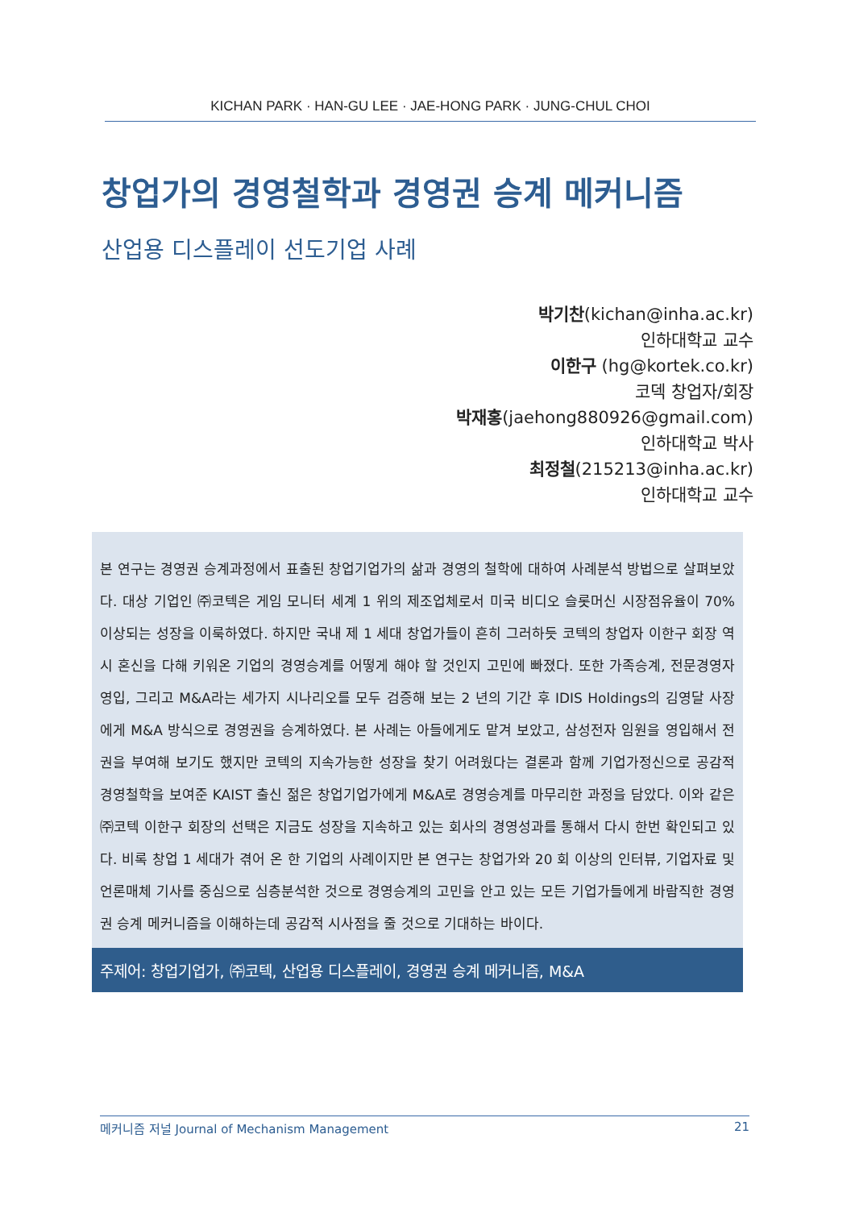KICHAN PARK · HAN-GU LEE · JAE-HONG PARK · JUNG-CHUL CHOI
창업가의 경영철학과 경영권 승계 메커니즘
산업용 디스플레이 선도기업 사례
박기찬(kichan@inha.ac.kr)
인하대학교 교수
이한구 (hg@kortek.co.kr)
코덱 창업자/회장
박재홍(jaehong880926@gmail.com)
인하대학교 박사
최정철(215213@inha.ac.kr)
인하대학교 교수
본 연구는 경영권 승계과정에서 표출된 창업기업가의 삶과 경영의 철학에 대하여 사례분석 방법으로 살펴보았다. 대상 기업인 ㈜코텍은 게임 모니터 세계 1 위의 제조업체로서 미국 비디오 슬롯머신 시장점유율이 70% 이상되는 성장을 이룩하였다. 하지만 국내 제 1 세대 창업가들이 흔히 그러하듯 코텍의 창업자 이한구 회장 역시 혼신을 다해 키워온 기업의 경영승계를 어떻게 해야 할 것인지 고민에 빠졌다. 또한 가족승계, 전문경영자 영입, 그리고 M&A라는 세가지 시나리오를 모두 검증해 보는 2 년의 기간 후 IDIS Holdings의 김영달 사장에게 M&A 방식으로 경영권을 승계하였다. 본 사례는 아들에게도 맡겨 보았고, 삼성전자 임원을 영입해서 전권을 부여해 보기도 했지만 코텍의 지속가능한 성장을 찾기 어려웠다는 결론과 함께 기업가정신으로 공감적 경영철학을 보여준 KAIST 출신 젊은 창업기업가에게 M&A로 경영승계를 마무리한 과정을 담았다. 이와 같은 ㈜코텍 이한구 회장의 선택은 지금도 성장을 지속하고 있는 회사의 경영성과를 통해서 다시 한번 확인되고 있다. 비록 창업 1 세대가 겪어 온 한 기업의 사례이지만 본 연구는 창업가와 20 회 이상의 인터뷰, 기업자료 및 언론매체 기사를 중심으로 심층분석한 것으로 경영승계의 고민을 안고 있는 모든 기업가들에게 바람직한 경영권 승계 메커니즘을 이해하는데 공감적 시사점을 줄 것으로 기대하는 바이다.
주제어: 창업기업가, ㈜코텍, 산업용 디스플레이, 경영권 승계 메커니즘, M&A
메커니즘 저널 Journal of Mechanism Management 21